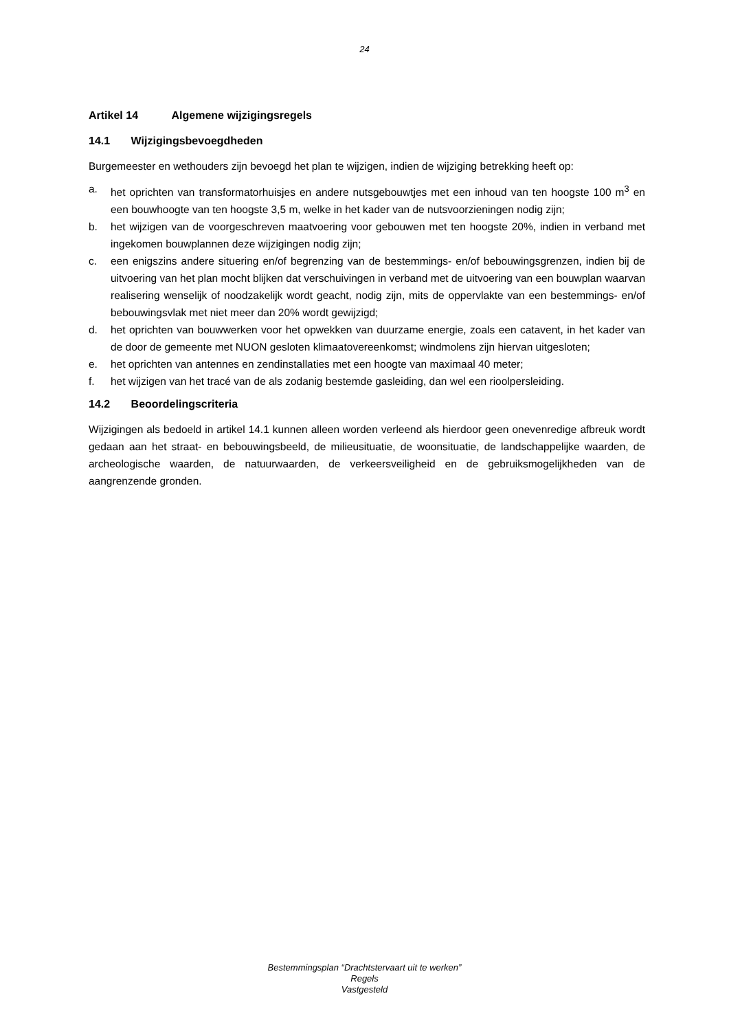24
Artikel 14 Algemene wijzigingsregels
14.1 Wijzigingsbevoegdheden
Burgemeester en wethouders zijn bevoegd het plan te wijzigen, indien de wijziging betrekking heeft op:
a. het oprichten van transformatorhuisjes en andere nutsgebouwtjes met een inhoud van ten hoogste 100 m<sup>3</sup> en een bouwhoogte van ten hoogste 3,5 m, welke in het kader van de nutsvoorzieningen nodig zijn;
b. het wijzigen van de voorgeschreven maatvoering voor gebouwen met ten hoogste 20%, indien in verband met ingekomen bouwplannen deze wijzigingen nodig zijn;
c. een enigszins andere situering en/of begrenzing van de bestemmings- en/of bebouwingsgrenzen, indien bij de uitvoering van het plan mocht blijken dat verschuivingen in verband met de uitvoering van een bouwplan waarvan realisering wenselijk of noodzakelijk wordt geacht, nodig zijn, mits de oppervlakte van een bestemmings- en/of bebouwingsvlak met niet meer dan 20% wordt gewijzigd;
d. het oprichten van bouwwerken voor het opwekken van duurzame energie, zoals een catavent, in het kader van de door de gemeente met NUON gesloten klimaatovereenkomst; windmolens zijn hiervan uitgesloten;
e. het oprichten van antennes en zendinstallaties met een hoogte van maximaal 40 meter;
f. het wijzigen van het tracé van de als zodanig bestemde gasleiding, dan wel een rioolpersleiding.
14.2 Beoordelingscriteria
Wijzigingen als bedoeld in artikel 14.1 kunnen alleen worden verleend als hierdoor geen onevenredige afbreuk wordt gedaan aan het straat- en bebouwingsbeeld, de milieusituatie, de woonsituatie, de landschappelijke waarden, de archeologische waarden, de natuurwaarden, de verkeersveiligheid en de gebruiksmogelijkheden van de aangrenzende gronden.
Bestemmingsplan “Drachtstervaart uit te werken”
Regels
Vastgesteld